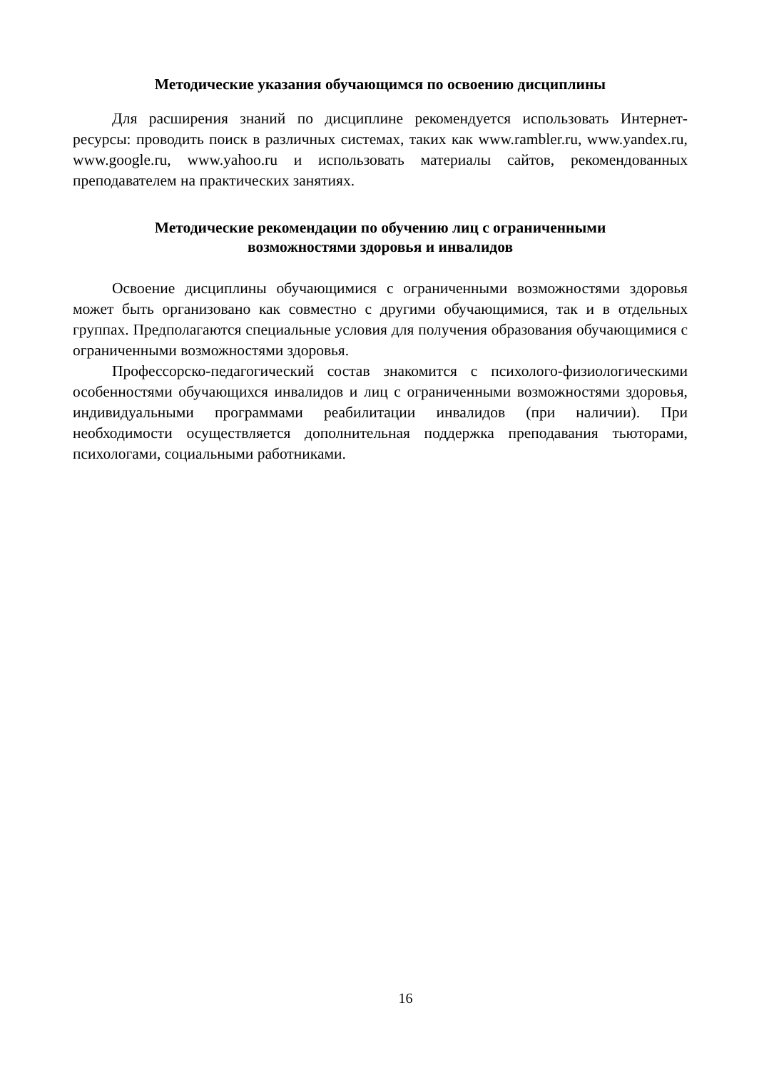Методические указания обучающимся по освоению дисциплины
Для расширения знаний по дисциплине рекомендуется использовать Интернет-ресурсы: проводить поиск в различных системах, таких как www.rambler.ru, www.yandex.ru, www.google.ru, www.yahoo.ru и использовать материалы сайтов, рекомендованных преподавателем на практических занятиях.
Методические рекомендации по обучению лиц с ограниченными
возможностями здоровья и инвалидов
Освоение дисциплины обучающимися с ограниченными возможностями здоровья может быть организовано как совместно с другими обучающимися, так и в отдельных группах. Предполагаются специальные условия для получения образования обучающимися с ограниченными возможностями здоровья.
Профессорско-педагогический состав знакомится с психолого-физиологическими особенностями обучающихся инвалидов и лиц с ограниченными возможностями здоровья, индивидуальными программами реабилитации инвалидов (при наличии). При необходимости осуществляется дополнительная поддержка преподавания тьюторами, психологами, социальными работниками.
16